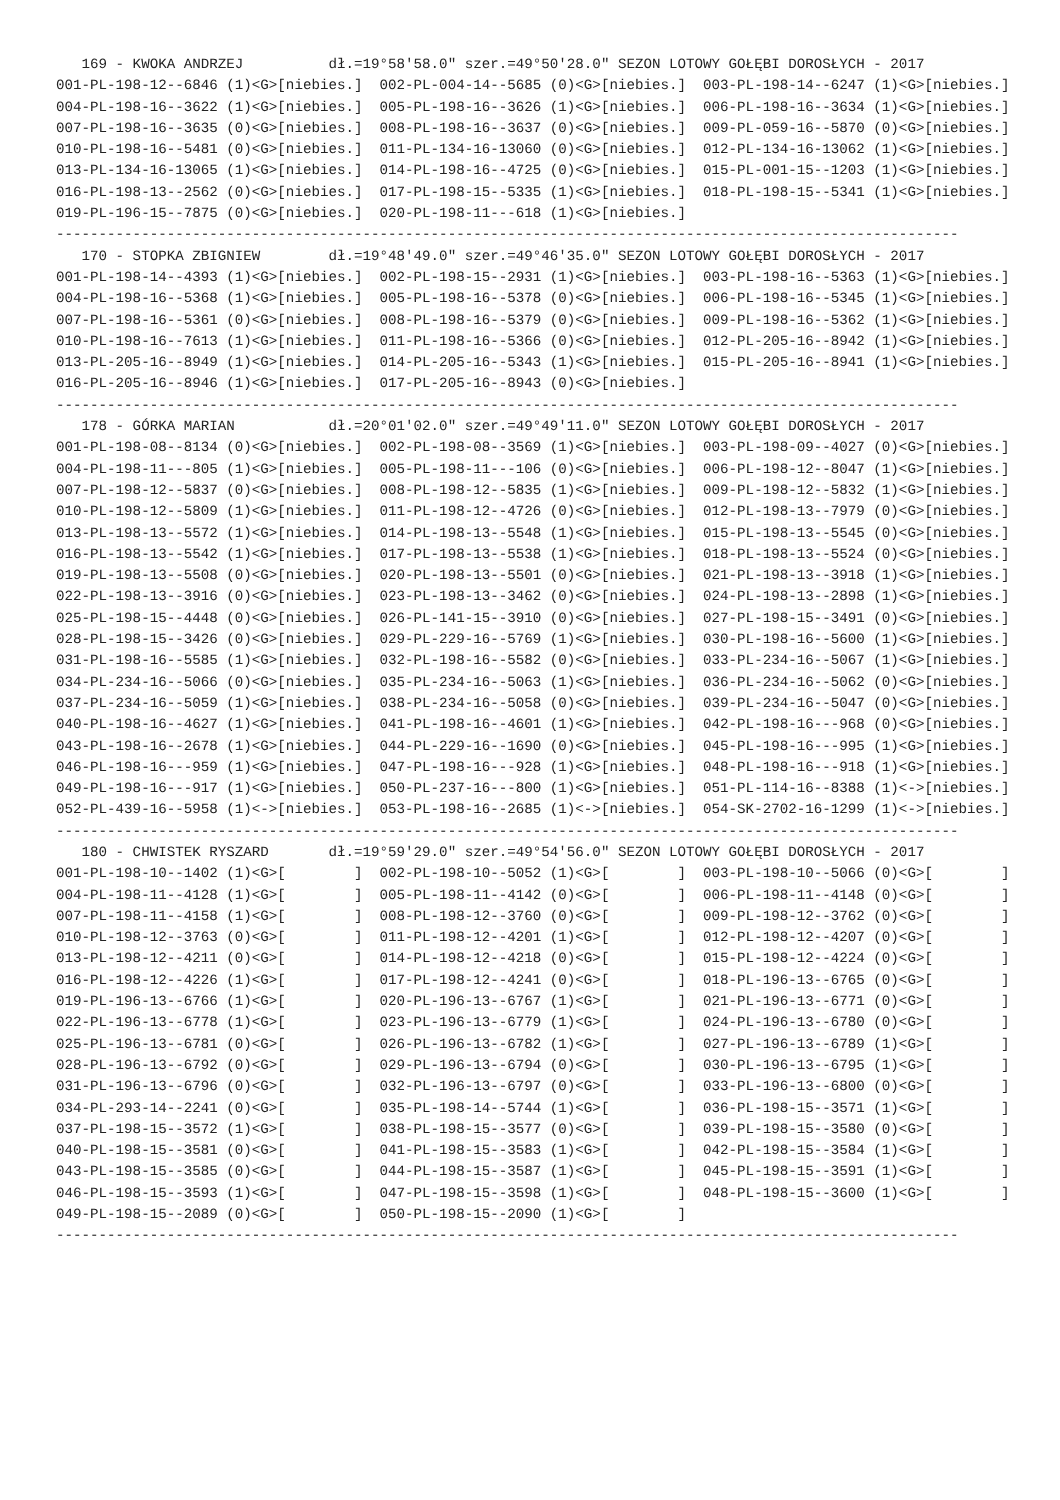169 - KWOKA ANDRZEJ          dł.=19°58'58.0" szer.=49°50'28.0" SEZON LOTOWY GOŁĘBI DOROSŁYCH - 2017
001-PL-198-12--6846 (1)<G>[niebies.]  002-PL-004-14--5685 (0)<G>[niebies.]  003-PL-198-14--6247 (1)<G>[niebies.]
004-PL-198-16--3622 (1)<G>[niebies.]  005-PL-198-16--3626 (1)<G>[niebies.]  006-PL-198-16--3634 (1)<G>[niebies.]
007-PL-198-16--3635 (0)<G>[niebies.]  008-PL-198-16--3637 (0)<G>[niebies.]  009-PL-059-16--5870 (0)<G>[niebies.]
010-PL-198-16--5481 (0)<G>[niebies.]  011-PL-134-16-13060 (0)<G>[niebies.]  012-PL-134-16-13062 (1)<G>[niebies.]
013-PL-134-16-13065 (1)<G>[niebies.]  014-PL-198-16--4725 (0)<G>[niebies.]  015-PL-001-15--1203 (1)<G>[niebies.]
016-PL-198-13--2562 (0)<G>[niebies.]  017-PL-198-15--5335 (1)<G>[niebies.]  018-PL-198-15--5341 (1)<G>[niebies.]
019-PL-196-15--7875 (0)<G>[niebies.]  020-PL-198-11---618 (1)<G>[niebies.]
----------------------------------------------------------------------------------------------------------
   170 - STOPKA ZBIGNIEW        dł.=19°48'49.0" szer.=49°46'35.0" SEZON LOTOWY GOŁĘBI DOROSŁYCH - 2017
001-PL-198-14--4393 (1)<G>[niebies.]  002-PL-198-15--2931 (1)<G>[niebies.]  003-PL-198-16--5363 (1)<G>[niebies.]
004-PL-198-16--5368 (1)<G>[niebies.]  005-PL-198-16--5378 (0)<G>[niebies.]  006-PL-198-16--5345 (1)<G>[niebies.]
007-PL-198-16--5361 (0)<G>[niebies.]  008-PL-198-16--5379 (0)<G>[niebies.]  009-PL-198-16--5362 (1)<G>[niebies.]
010-PL-198-16--7613 (1)<G>[niebies.]  011-PL-198-16--5366 (0)<G>[niebies.]  012-PL-205-16--8942 (1)<G>[niebies.]
013-PL-205-16--8949 (1)<G>[niebies.]  014-PL-205-16--5343 (1)<G>[niebies.]  015-PL-205-16--8941 (1)<G>[niebies.]
016-PL-205-16--8946 (1)<G>[niebies.]  017-PL-205-16--8943 (0)<G>[niebies.]
----------------------------------------------------------------------------------------------------------
   178 - GÓRKA MARIAN           dł.=20°01'02.0" szer.=49°49'11.0" SEZON LOTOWY GOŁĘBI DOROSŁYCH - 2017
001-PL-198-08--8134 (0)<G>[niebies.]  002-PL-198-08--3569 (1)<G>[niebies.]  003-PL-198-09--4027 (0)<G>[niebies.]
004-PL-198-11---805 (1)<G>[niebies.]  005-PL-198-11---106 (0)<G>[niebies.]  006-PL-198-12--8047 (1)<G>[niebies.]
007-PL-198-12--5837 (0)<G>[niebies.]  008-PL-198-12--5835 (1)<G>[niebies.]  009-PL-198-12--5832 (1)<G>[niebies.]
010-PL-198-12--5809 (1)<G>[niebies.]  011-PL-198-12--4726 (0)<G>[niebies.]  012-PL-198-13--7979 (0)<G>[niebies.]
013-PL-198-13--5572 (1)<G>[niebies.]  014-PL-198-13--5548 (1)<G>[niebies.]  015-PL-198-13--5545 (0)<G>[niebies.]
016-PL-198-13--5542 (1)<G>[niebies.]  017-PL-198-13--5538 (1)<G>[niebies.]  018-PL-198-13--5524 (0)<G>[niebies.]
019-PL-198-13--5508 (0)<G>[niebies.]  020-PL-198-13--5501 (0)<G>[niebies.]  021-PL-198-13--3918 (1)<G>[niebies.]
022-PL-198-13--3916 (0)<G>[niebies.]  023-PL-198-13--3462 (0)<G>[niebies.]  024-PL-198-13--2898 (1)<G>[niebies.]
025-PL-198-15--4448 (0)<G>[niebies.]  026-PL-141-15--3910 (0)<G>[niebies.]  027-PL-198-15--3491 (0)<G>[niebies.]
028-PL-198-15--3426 (0)<G>[niebies.]  029-PL-229-16--5769 (1)<G>[niebies.]  030-PL-198-16--5600 (1)<G>[niebies.]
031-PL-198-16--5585 (1)<G>[niebies.]  032-PL-198-16--5582 (0)<G>[niebies.]  033-PL-234-16--5067 (1)<G>[niebies.]
034-PL-234-16--5066 (0)<G>[niebies.]  035-PL-234-16--5063 (1)<G>[niebies.]  036-PL-234-16--5062 (0)<G>[niebies.]
037-PL-234-16--5059 (1)<G>[niebies.]  038-PL-234-16--5058 (0)<G>[niebies.]  039-PL-234-16--5047 (0)<G>[niebies.]
040-PL-198-16--4627 (1)<G>[niebies.]  041-PL-198-16--4601 (1)<G>[niebies.]  042-PL-198-16---968 (0)<G>[niebies.]
043-PL-198-16--2678 (1)<G>[niebies.]  044-PL-229-16--1690 (0)<G>[niebies.]  045-PL-198-16---995 (1)<G>[niebies.]
046-PL-198-16---959 (1)<G>[niebies.]  047-PL-198-16---928 (1)<G>[niebies.]  048-PL-198-16---918 (1)<G>[niebies.]
049-PL-198-16---917 (1)<G>[niebies.]  050-PL-237-16---800 (1)<G>[niebies.]  051-PL-114-16--8388 (1)<->[niebies.]
052-PL-439-16--5958 (1)<->[niebies.]  053-PL-198-16--2685 (1)<->[niebies.]  054-SK-2702-16-1299 (1)<->[niebies.]
----------------------------------------------------------------------------------------------------------
   180 - CHWISTEK RYSZARD       dł.=19°59'29.0" szer.=49°54'56.0" SEZON LOTOWY GOŁĘBI DOROSŁYCH - 2017
001-PL-198-10--1402 (1)<G>[        ]  002-PL-198-10--5052 (1)<G>[        ]  003-PL-198-10--5066 (0)<G>[        ]
004-PL-198-11--4128 (1)<G>[        ]  005-PL-198-11--4142 (0)<G>[        ]  006-PL-198-11--4148 (0)<G>[        ]
007-PL-198-11--4158 (1)<G>[        ]  008-PL-198-12--3760 (0)<G>[        ]  009-PL-198-12--3762 (0)<G>[        ]
010-PL-198-12--3763 (0)<G>[        ]  011-PL-198-12--4201 (1)<G>[        ]  012-PL-198-12--4207 (0)<G>[        ]
013-PL-198-12--4211 (0)<G>[        ]  014-PL-198-12--4218 (0)<G>[        ]  015-PL-198-12--4224 (0)<G>[        ]
016-PL-198-12--4226 (1)<G>[        ]  017-PL-198-12--4241 (0)<G>[        ]  018-PL-196-13--6765 (0)<G>[        ]
019-PL-196-13--6766 (1)<G>[        ]  020-PL-196-13--6767 (1)<G>[        ]  021-PL-196-13--6771 (0)<G>[        ]
022-PL-196-13--6778 (1)<G>[        ]  023-PL-196-13--6779 (1)<G>[        ]  024-PL-196-13--6780 (0)<G>[        ]
025-PL-196-13--6781 (0)<G>[        ]  026-PL-196-13--6782 (1)<G>[        ]  027-PL-196-13--6789 (1)<G>[        ]
028-PL-196-13--6792 (0)<G>[        ]  029-PL-196-13--6794 (0)<G>[        ]  030-PL-196-13--6795 (1)<G>[        ]
031-PL-196-13--6796 (0)<G>[        ]  032-PL-196-13--6797 (0)<G>[        ]  033-PL-196-13--6800 (0)<G>[        ]
034-PL-293-14--2241 (0)<G>[        ]  035-PL-198-14--5744 (1)<G>[        ]  036-PL-198-15--3571 (1)<G>[        ]
037-PL-198-15--3572 (1)<G>[        ]  038-PL-198-15--3577 (0)<G>[        ]  039-PL-198-15--3580 (0)<G>[        ]
040-PL-198-15--3581 (0)<G>[        ]  041-PL-198-15--3583 (1)<G>[        ]  042-PL-198-15--3584 (1)<G>[        ]
043-PL-198-15--3585 (0)<G>[        ]  044-PL-198-15--3587 (1)<G>[        ]  045-PL-198-15--3591 (1)<G>[        ]
046-PL-198-15--3593 (1)<G>[        ]  047-PL-198-15--3598 (1)<G>[        ]  048-PL-198-15--3600 (1)<G>[        ]
049-PL-198-15--2089 (0)<G>[        ]  050-PL-198-15--2090 (1)<G>[        ]
----------------------------------------------------------------------------------------------------------